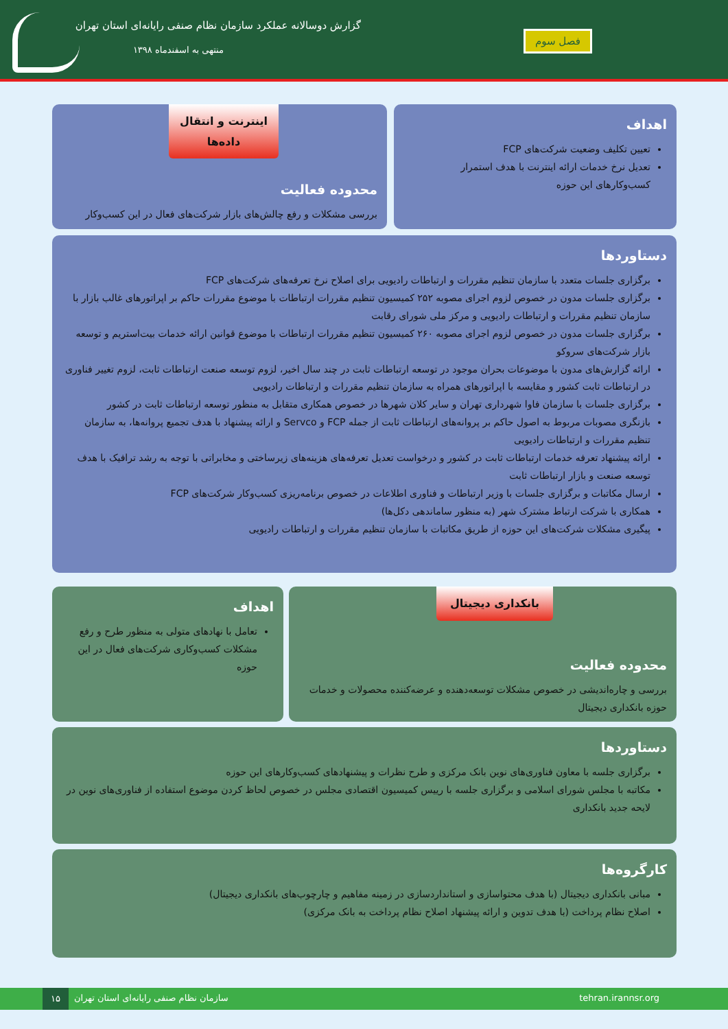گزارش دوسالانه عملکرد سازمان نظام صنفی رایانه‌ای استان تهران
منتهی به اسفندماه ۱۳۹۸
فصل سوم
اهداف
تعیین تکلیف وضعیت شرکت‌های FCP
تعدیل نرخ خدمات ارائه اینترنت با هدف استمرار کسب‌وکارهای این حوزه
اینترنت و انتقال داده‌ها
محدوده فعالیت
بررسی مشکلات و رفع چالش‌های بازار شرکت‌های فعال در این کسب‌وکار
دستاوردها
برگزاری جلسات متعدد با سازمان تنظیم مقررات و ارتباطات رادیویی برای اصلاح نرخ تعرفه‌های شرکت‌های FCP
برگزاری جلسات مدون در خصوص لزوم اجرای مصوبه ۲۵۲ کمیسیون تنظیم مقررات ارتباطات با موضوع مقررات حاکم بر اپراتورهای غالب بازار با سازمان تنظیم مقررات و ارتباطات رادیویی و مرکز ملی شورای رقابت
برگزاری جلسات مدون در خصوص لزوم اجرای مصوبه ۲۶۰ کمیسیون تنظیم مقررات ارتباطات با موضوع قوانین ارائه خدمات بیت‌استریم و توسعه بازار شرکت‌های سروکو
ارائه گزارش‌های مدون با موضوعات بحران موجود در توسعه ارتباطات ثابت در چند سال اخیر، لزوم توسعه صنعت ارتباطات ثابت، لزوم تغییر فناوری در ارتباطات ثابت کشور و مقایسه با اپراتورهای همراه به سازمان تنظیم مقررات و ارتباطات رادیویی
برگزاری جلسات با سازمان فاوا شهرداری تهران و سایر کلان شهرها در خصوص همکاری متقابل به منظور توسعه ارتباطات ثابت در کشور
بازنگری مصوبات مربوط به اصول حاکم بر پروانه‌های ارتباطات ثابت از جمله FCP و Servco و ارائه پیشنهاد با هدف تجمیع پروانه‌ها، به سازمان تنظیم مقررات و ارتباطات رادیویی
ارائه پیشنهاد تعرفه خدمات ارتباطات ثابت در کشور و درخواست تعدیل تعرفه‌های هزینه‌های زیرساختی و مخابراتی با توجه به رشد ترافیک با هدف توسعه صنعت و بازار ارتباطات ثابت
ارسال مکاتبات و برگزاری جلسات با وزیر ارتباطات و فناوری اطلاعات در خصوص برنامه‌ریزی کسب‌وکار شرکت‌های FCP
همکاری با شرکت ارتباط مشترک شهر (به منظور ساماندهی دکل‌ها)
پیگیری مشکلات شرکت‌های این حوزه از طریق مکاتبات با سازمان تنظیم مقررات و ارتباطات رادیویی
بانکداری دیجیتال
محدوده فعالیت
بررسی و چاره‌اندیشی در خصوص مشکلات توسعه‌دهنده و عرضه‌کننده محصولات و خدمات حوزه بانکداری دیجیتال
اهداف
تعامل با نهادهای متولی به منظور طرح و رفع مشکلات کسب‌وکاری شرکت‌های فعال در این حوزه
دستاوردها
برگزاری جلسه با معاون فناوری‌های نوین بانک مرکزی و طرح نظرات و پیشنهادهای کسب‌وکارهای این حوزه
مکاتبه با مجلس شورای اسلامی و برگزاری جلسه با رییس کمیسیون اقتصادی مجلس در خصوص لحاظ کردن موضوع استفاده از فناوری‌های نوین در لایحه جدید بانکداری
کارگروه‌ها
مبانی بانکداری دیجیتال (با هدف محتواسازی و استانداردسازی در زمینه مفاهیم و چارچوب‌های بانکداری دیجیتال)
اصلاح نظام پرداخت (با هدف تدوین و ارائه پیشنهاد اصلاح نظام پرداخت به بانک مرکزی)
tehran.irannsr.org ۱۵ سازمان نظام صنفی رایانه‌ای استان تهران